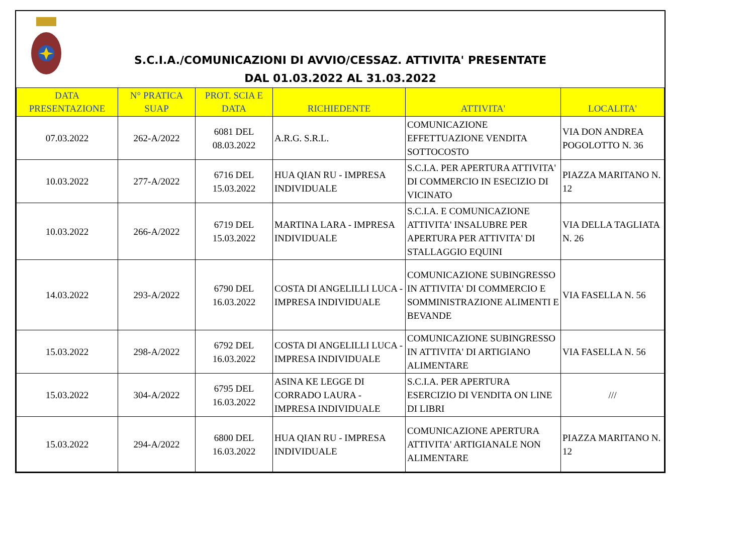S.C.I.A./COMUNICAZIONI DI AVVIO/CESSAZ. ATTIVITA' PRESENTATE
DAL 01.03.2022 AL 31.03.2022
| DATA PRESENTAZIONE | N° PRATICA SUAP | PROT. SCIA E DATA | RICHIEDENTE | ATTIVITA' | LOCALITA' |
| --- | --- | --- | --- | --- | --- |
| 07.03.2022 | 262-A/2022 | 6081 DEL 08.03.2022 | A.R.G. S.R.L. | COMUNICAZIONE EFFETTUAZIONE VENDITA SOTTOCOSTO | VIA DON ANDREA POGOLOTTO N. 36 |
| 10.03.2022 | 277-A/2022 | 6716 DEL 15.03.2022 | HUA QIAN RU - IMPRESA INDIVIDUALE | S.C.I.A. PER APERTURA ATTIVITA' DI COMMERCIO IN ESECIZIO DI VICINATO | PIAZZA MARITANO N. 12 |
| 10.03.2022 | 266-A/2022 | 6719 DEL 15.03.2022 | MARTINA LARA - IMPRESA INDIVIDUALE | S.C.I.A. E COMUNICAZIONE ATTIVITA' INSALUBRE PER APERTURA PER ATTIVITA' DI STALLAGGIO EQUINI | VIA DELLA TAGLIATA N. 26 |
| 14.03.2022 | 293-A/2022 | 6790 DEL 16.03.2022 | COSTA DI ANGELILLI LUCA - IMPRESA INDIVIDUALE | COMUNICAZIONE SUBINGRESSO IN ATTIVITA' DI COMMERCIO E SOMMINISTRAZIONE ALIMENTI E BEVANDE | VIA FASELLA N. 56 |
| 15.03.2022 | 298-A/2022 | 6792 DEL 16.03.2022 | COSTA DI ANGELILLI LUCA - IMPRESA INDIVIDUALE | COMUNICAZIONE SUBINGRESSO IN ATTIVITA' DI ARTIGIANO ALIMENTARE | VIA FASELLA N. 56 |
| 15.03.2022 | 304-A/2022 | 6795 DEL 16.03.2022 | ASINA KE LEGGE DI CORRADO LAURA - IMPRESA INDIVIDUALE | S.C.I.A. PER APERTURA ESERCIZIO DI VENDITA ON LINE DI LIBRI | /// |
| 15.03.2022 | 294-A/2022 | 6800 DEL 16.03.2022 | HUA QIAN RU - IMPRESA INDIVIDUALE | COMUNICAZIONE APERTURA ATTIVITA' ARTIGIANALE NON ALIMENTARE | PIAZZA MARITANO N. 12 |